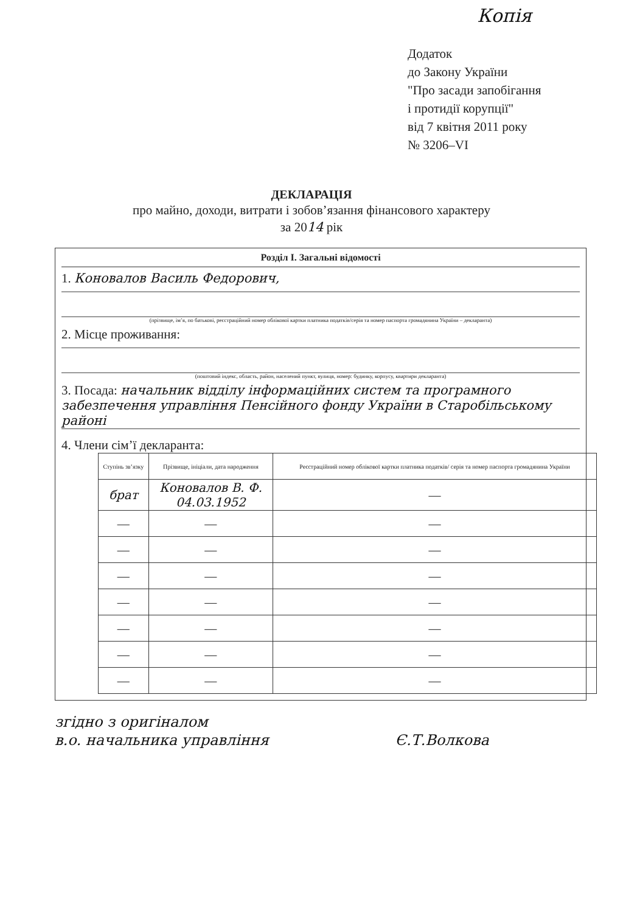Копія
Додаток
до Закону України
"Про засади запобігання
і протидії корупції"
від 7 квітня 2011 року
№ 3206–VI
ДЕКЛАРАЦІЯ
про майно, доходи, витрати і зобов’язання фінансового характеру
за 2014 рік
Розділ І. Загальні відомості
1. Коновалов Василь Федорович,
(прізвище, ім’я, по батькові, реєстраційний номер облікової картки платника податків/серія та номер паспорта громадянина України – декларанта)
2. Місце проживання:
(поштовий індекс, область, район, населений пункт, вулиця, номер: будинку, корпусу, квартири декларанта)
3. Посада: начальник відділу інформаційних систем та програмного забезпечення управління Пенсійного фонду України в Старобільському районі
4. Члени сім’ї декларанта:
| Ступінь зв’язку | Прізвище, ініціали, дата народження | Реєстраційний номер облікової картки платника податків/ серія та номер паспорта громадянина України |
| --- | --- | --- |
| брат | Коновалов В. Ф. 04.03.1952 | — |
| — | — | — |
| — | — | — |
| — | — | — |
| — | — | — |
| — | — | — |
| — | — | — |
| — | — | — |
згідно з оригіналом
в.о. начальника управління Є.Т.Волкова